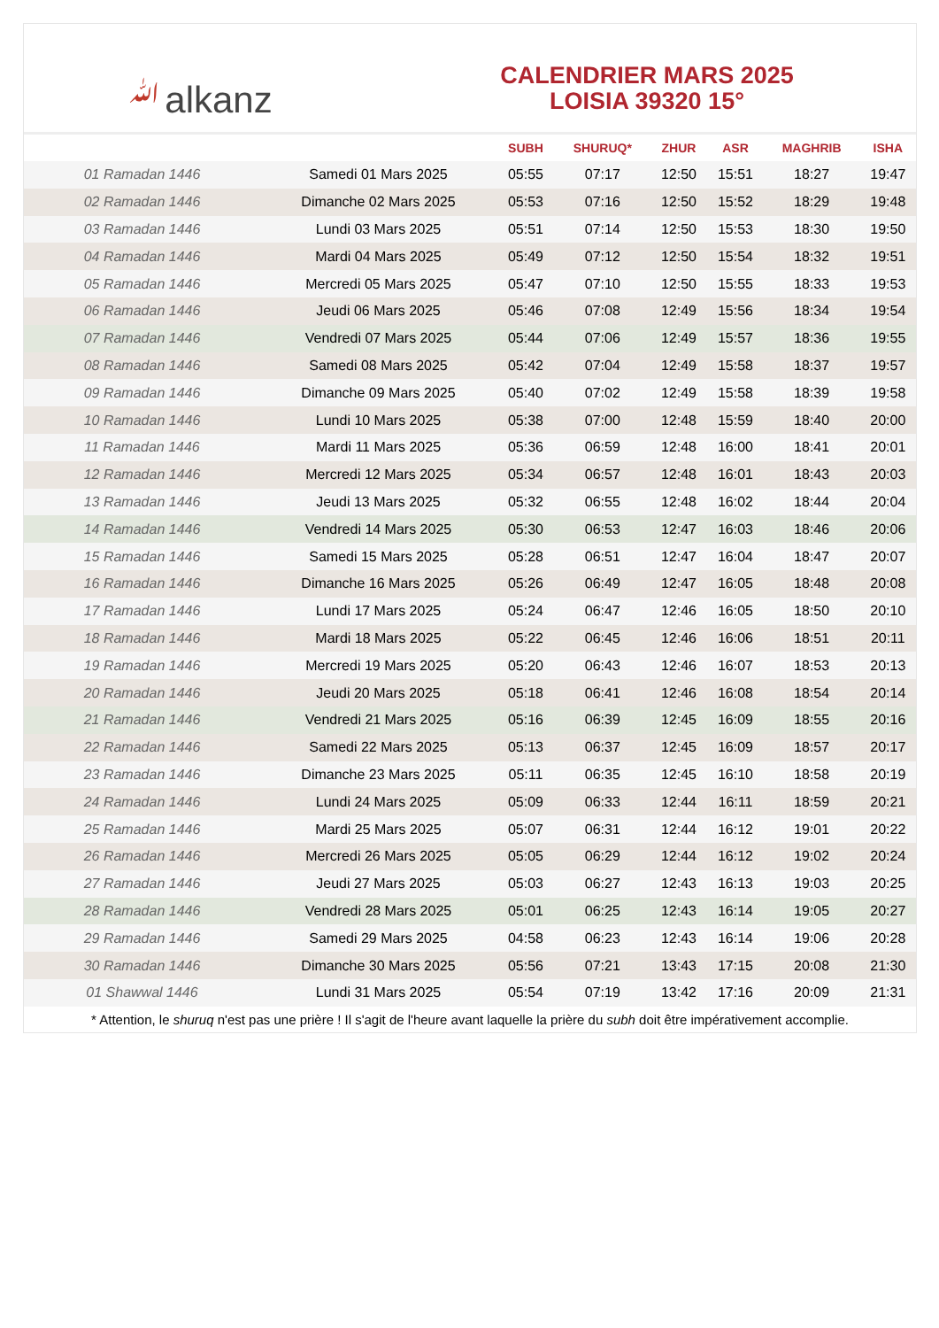ﷲalkanz
CALENDRIER MARS 2025
LOISIA 39320 15°
| | | SUBH | SHURUQ* | ZHUR | ASR | MAGHRIB | ISHA |
| --- | --- | --- | --- | --- | --- | --- | --- |
| 01 Ramadan 1446 | Samedi 01 Mars 2025 | 05:55 | 07:17 | 12:50 | 15:51 | 18:27 | 19:47 |
| 02 Ramadan 1446 | Dimanche 02 Mars 2025 | 05:53 | 07:16 | 12:50 | 15:52 | 18:29 | 19:48 |
| 03 Ramadan 1446 | Lundi 03 Mars 2025 | 05:51 | 07:14 | 12:50 | 15:53 | 18:30 | 19:50 |
| 04 Ramadan 1446 | Mardi 04 Mars 2025 | 05:49 | 07:12 | 12:50 | 15:54 | 18:32 | 19:51 |
| 05 Ramadan 1446 | Mercredi 05 Mars 2025 | 05:47 | 07:10 | 12:50 | 15:55 | 18:33 | 19:53 |
| 06 Ramadan 1446 | Jeudi 06 Mars 2025 | 05:46 | 07:08 | 12:49 | 15:56 | 18:34 | 19:54 |
| 07 Ramadan 1446 | Vendredi 07 Mars 2025 | 05:44 | 07:06 | 12:49 | 15:57 | 18:36 | 19:55 |
| 08 Ramadan 1446 | Samedi 08 Mars 2025 | 05:42 | 07:04 | 12:49 | 15:58 | 18:37 | 19:57 |
| 09 Ramadan 1446 | Dimanche 09 Mars 2025 | 05:40 | 07:02 | 12:49 | 15:58 | 18:39 | 19:58 |
| 10 Ramadan 1446 | Lundi 10 Mars 2025 | 05:38 | 07:00 | 12:48 | 15:59 | 18:40 | 20:00 |
| 11 Ramadan 1446 | Mardi 11 Mars 2025 | 05:36 | 06:59 | 12:48 | 16:00 | 18:41 | 20:01 |
| 12 Ramadan 1446 | Mercredi 12 Mars 2025 | 05:34 | 06:57 | 12:48 | 16:01 | 18:43 | 20:03 |
| 13 Ramadan 1446 | Jeudi 13 Mars 2025 | 05:32 | 06:55 | 12:48 | 16:02 | 18:44 | 20:04 |
| 14 Ramadan 1446 | Vendredi 14 Mars 2025 | 05:30 | 06:53 | 12:47 | 16:03 | 18:46 | 20:06 |
| 15 Ramadan 1446 | Samedi 15 Mars 2025 | 05:28 | 06:51 | 12:47 | 16:04 | 18:47 | 20:07 |
| 16 Ramadan 1446 | Dimanche 16 Mars 2025 | 05:26 | 06:49 | 12:47 | 16:05 | 18:48 | 20:08 |
| 17 Ramadan 1446 | Lundi 17 Mars 2025 | 05:24 | 06:47 | 12:46 | 16:05 | 18:50 | 20:10 |
| 18 Ramadan 1446 | Mardi 18 Mars 2025 | 05:22 | 06:45 | 12:46 | 16:06 | 18:51 | 20:11 |
| 19 Ramadan 1446 | Mercredi 19 Mars 2025 | 05:20 | 06:43 | 12:46 | 16:07 | 18:53 | 20:13 |
| 20 Ramadan 1446 | Jeudi 20 Mars 2025 | 05:18 | 06:41 | 12:46 | 16:08 | 18:54 | 20:14 |
| 21 Ramadan 1446 | Vendredi 21 Mars 2025 | 05:16 | 06:39 | 12:45 | 16:09 | 18:55 | 20:16 |
| 22 Ramadan 1446 | Samedi 22 Mars 2025 | 05:13 | 06:37 | 12:45 | 16:09 | 18:57 | 20:17 |
| 23 Ramadan 1446 | Dimanche 23 Mars 2025 | 05:11 | 06:35 | 12:45 | 16:10 | 18:58 | 20:19 |
| 24 Ramadan 1446 | Lundi 24 Mars 2025 | 05:09 | 06:33 | 12:44 | 16:11 | 18:59 | 20:21 |
| 25 Ramadan 1446 | Mardi 25 Mars 2025 | 05:07 | 06:31 | 12:44 | 16:12 | 19:01 | 20:22 |
| 26 Ramadan 1446 | Mercredi 26 Mars 2025 | 05:05 | 06:29 | 12:44 | 16:12 | 19:02 | 20:24 |
| 27 Ramadan 1446 | Jeudi 27 Mars 2025 | 05:03 | 06:27 | 12:43 | 16:13 | 19:03 | 20:25 |
| 28 Ramadan 1446 | Vendredi 28 Mars 2025 | 05:01 | 06:25 | 12:43 | 16:14 | 19:05 | 20:27 |
| 29 Ramadan 1446 | Samedi 29 Mars 2025 | 04:58 | 06:23 | 12:43 | 16:14 | 19:06 | 20:28 |
| 30 Ramadan 1446 | Dimanche 30 Mars 2025 | 05:56 | 07:21 | 13:43 | 17:15 | 20:08 | 21:30 |
| 01 Shawwal 1446 | Lundi 31 Mars 2025 | 05:54 | 07:19 | 13:42 | 17:16 | 20:09 | 21:31 |
* Attention, le shuruq n'est pas une prière ! Il s'agit de l'heure avant laquelle la prière du subh doit être impérativement accomplie.